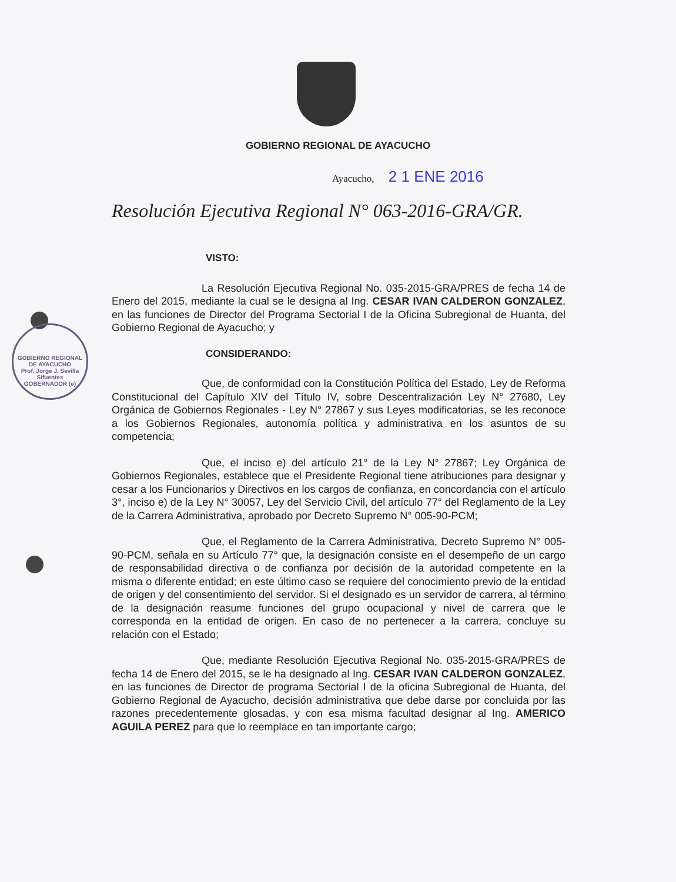GOBIERNO REGIONAL DE AYACUCHO
Prof. Jorge J. Sevilla Sifuentes
GOBERNADOR (e)
GOBIERNO REGIONAL DE AYACUCHO
Ayacucho, 2 1 ENE 2016
Resolución Ejecutiva Regional N° 063-2016-GRA/GR.
VISTO:
La Resolución Ejecutiva Regional No. 035-2015-GRA/PRES de fecha 14 de Enero del 2015, mediante la cual se le designa al Ing. CESAR IVAN CALDERON GONZALEZ, en las funciones de Director del Programa Sectorial I de la Oficina Subregional de Huanta, del Gobierno Regional de Ayacucho; y
CONSIDERANDO:
Que, de conformidad con la Constitución Política del Estado, Ley de Reforma Constitucional del Capítulo XIV del Título IV, sobre Descentralización Ley N° 27680, Ley Orgánica de Gobiernos Regionales - Ley N° 27867 y sus Leyes modificatorias, se les reconoce a los Gobiernos Regionales, autonomía política y administrativa en los asuntos de su competencia;
Que, el inciso e) del artículo 21° de la Ley N° 27867; Ley Orgánica de Gobiernos Regionales, establece que el Presidente Regional tiene atribuciones para designar y cesar a los Funcionarios y Directivos en los cargos de confianza, en concordancia con el artículo 3°, inciso e) de la Ley N° 30057, Ley del Servicio Civil, del artículo 77° del Reglamento de la Ley de la Carrera Administrativa, aprobado por Decreto Supremo N° 005-90-PCM;
Que, el Reglamento de la Carrera Administrativa, Decreto Supremo N° 005-90-PCM, señala en su Artículo 77° que, la designación consiste en el desempeño de un cargo de responsabilidad directiva o de confianza por decisión de la autoridad competente en la misma o diferente entidad; en este último caso se requiere del conocimiento previo de la entidad de origen y del consentimiento del servidor. Si el designado es un servidor de carrera, al término de la designación reasume funciones del grupo ocupacional y nivel de carrera que le corresponda en la entidad de origen. En caso de no pertenecer a la carrera, concluye su relación con el Estado;
Que, mediante Resolución Ejecutiva Regional No. 035-2015-GRA/PRES de fecha 14 de Enero del 2015, se le ha designado al Ing. CESAR IVAN CALDERON GONZALEZ, en las funciones de Director de programa Sectorial I de la oficina Subregional de Huanta, del Gobierno Regional de Ayacucho, decisión administrativa que debe darse por concluida por las razones precedentemente glosadas, y con esa misma facultad designar al Ing. AMERICO AGUILA PEREZ para que lo reemplace en tan importante cargo;